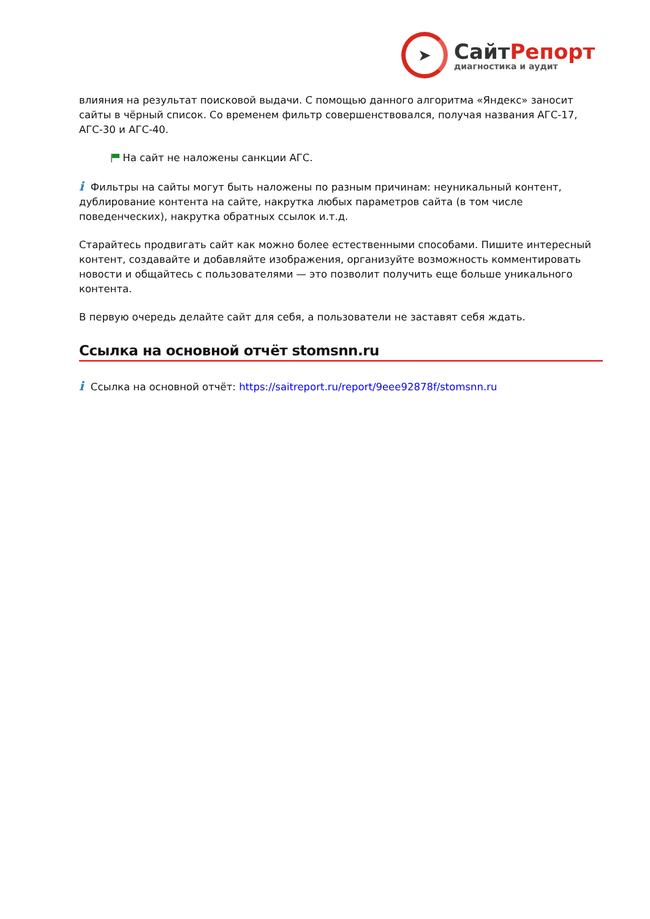➤
СайтРепорт
диагностика и аудит
влияния на результат поисковой выдачи. С помощью данного алгоритма «Яндекс» заносит сайты в чёрный список. Со временем фильтр совершенствовался, получая названия АГС-17, АГС-30 и АГС-40.
На сайт не наложены санкции АГС.
i Фильтры на сайты могут быть наложены по разным причинам: неуникальный контент, дублирование контента на сайте, накрутка любых параметров сайта (в том числе поведенческих), накрутка обратных ссылок и.т.д.
Старайтесь продвигать сайт как можно более естественными способами. Пишите интересный контент, создавайте и добавляйте изображения, организуйте возможность комментировать новости и общайтесь с пользователями — это позволит получить еще больше уникального контента.
В первую очередь делайте сайт для себя, а пользователи не заставят себя ждать.
Ссылка на основной отчёт stomsnn.ru
i Ссылка на основной отчёт: https://saitreport.ru/report/9eee92878f/stomsnn.ru